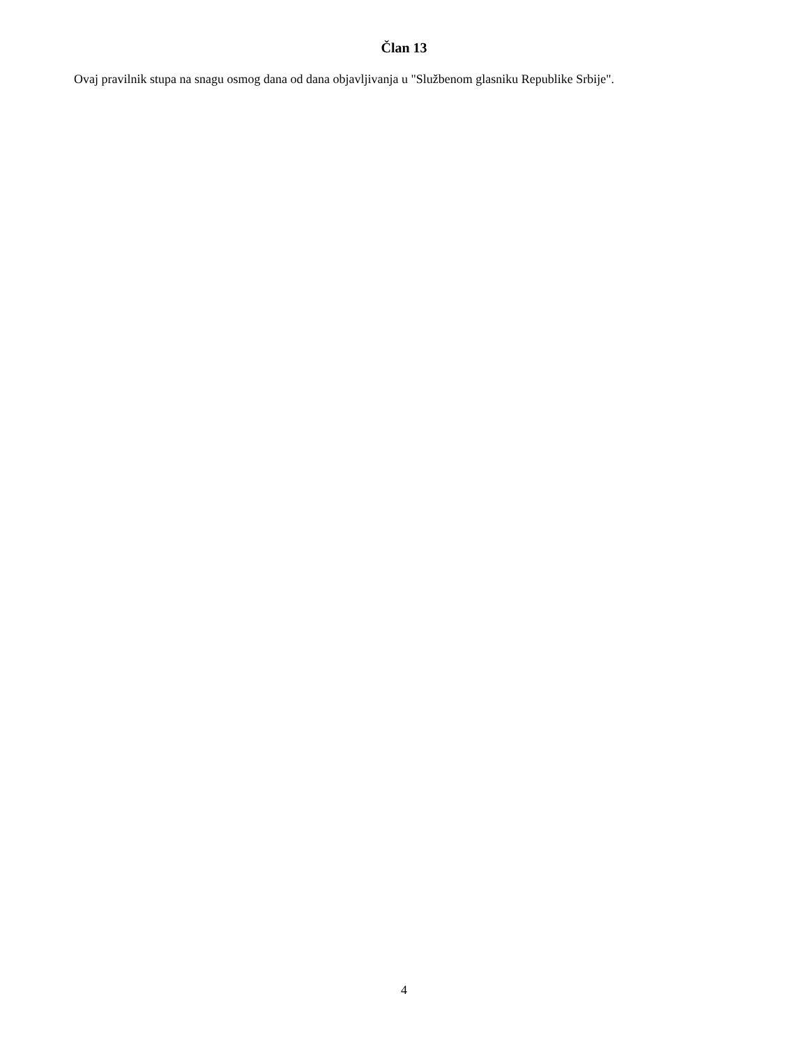Član 13
Ovaj pravilnik stupa na snagu osmog dana od dana objavljivanja u "Službenom glasniku Republike Srbije".
4